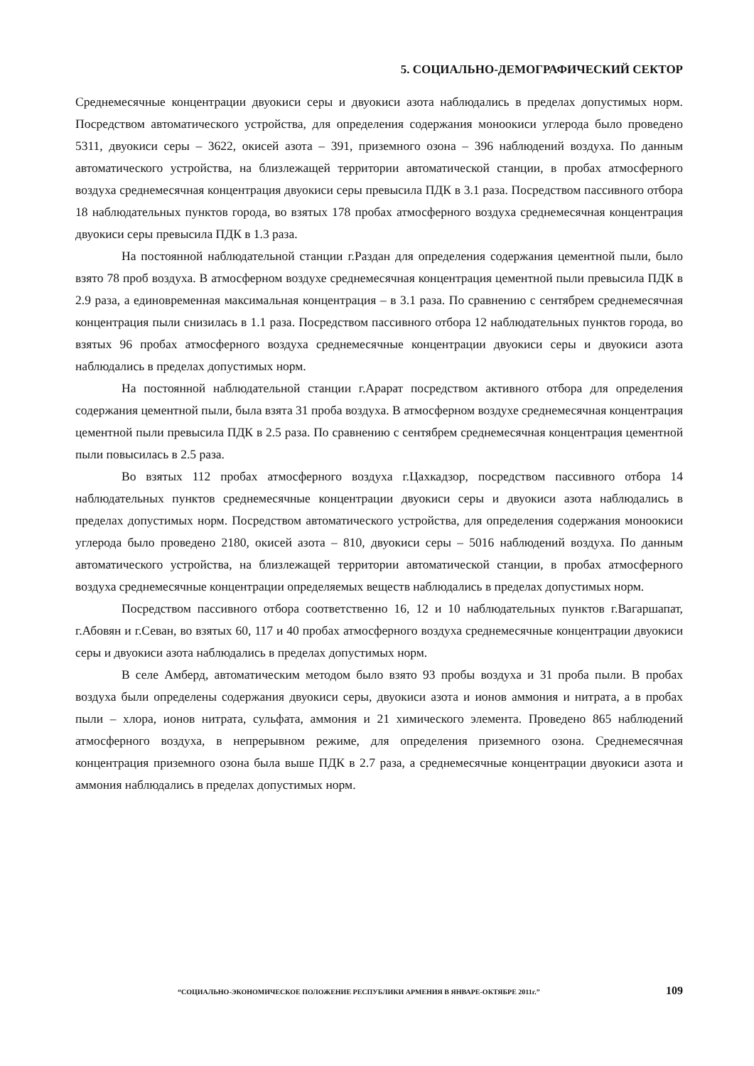5. СОЦИАЛЬНО-ДЕМОГРАФИЧЕСКИЙ СЕКТОР
Среднемесячные концентрации двуокиси серы и двуокиси азота наблюдались в пределах допустимых норм. Посредством автоматического устройства, для определения содержания моноокиси углерода было проведено 5311, двуокиси серы – 3622, окисей азота – 391, приземного озона – 396 наблюдений воздуха. По данным автоматического устройства, на близлежащей территории автоматической станции, в пробах атмосферного воздуха среднемесячная концентрация двуокиси серы превысила ПДК в 3.1 раза. Посредством пассивного отбора 18 наблюдательных пунктов города, во взятых 178 пробах атмосферного воздуха среднемесячная концентрация двуокиси серы превысила ПДК в 1.3 раза.
На постоянной наблюдательной станции г.Раздан для определения содержания цементной пыли, было взято 78 проб воздуха. В атмосферном воздухе среднемесячная концентрация цементной пыли превысила ПДК в 2.9 раза, а единовременная максимальная концентрация – в 3.1 раза. По сравнению с сентябрем среднемесячная концентрация пыли снизилась в 1.1 раза. Посредством пассивного отбора 12 наблюдательных пунктов города, во взятых 96 пробах атмосферного воздуха среднемесячные концентрации двуокиси серы и двуокиси азота наблюдались в пределах допустимых норм.
На постоянной наблюдательной станции г.Арарат посредством активного отбора для определения содержания цементной пыли, была взята 31 проба воздуха. В атмосферном воздухе среднемесячная концентрация цементной пыли превысила ПДК в 2.5 раза. По сравнению с сентябрем среднемесячная концентрация цементной пыли повысилась в 2.5 раза.
Во взятых 112 пробах атмосферного воздуха г.Цахкадзор, посредством пассивного отбора 14 наблюдательных пунктов среднемесячные концентрации двуокиси серы и двуокиси азота наблюдались в пределах допустимых норм. Посредством автоматического устройства, для определения содержания моноокиси углерода было проведено 2180, окисей азота – 810, двуокиси серы – 5016 наблюдений воздуха. По данным автоматического устройства, на близлежащей территории автоматической станции, в пробах атмосферного воздуха среднемесячные концентрации определяемых веществ наблюдались в пределах допустимых норм.
Посредством пассивного отбора соответственно 16, 12 и 10 наблюдательных пунктов г.Вагаршапат, г.Абовян и г.Севан, во взятых 60, 117 и 40 пробах атмосферного воздуха среднемесячные концентрации двуокиси серы и двуокиси азота наблюдались в пределах допустимых норм.
В селе Амберд, автоматическим методом было взято 93 пробы воздуха и 31 проба пыли. В пробах воздуха были определены содержания двуокиси серы, двуокиси азота и ионов аммония и нитрата, а в пробах пыли – хлора, ионов нитрата, сульфата, аммония и 21 химического элемента. Проведено 865 наблюдений атмосферного воздуха, в непрерывном режиме, для определения приземного озона. Среднемесячная концентрация приземного озона была выше ПДК в 2.7 раза, а среднемесячные концентрации двуокиси азота и аммония наблюдались в пределах допустимых норм.
“СОЦИАЛЬНО-ЭКОНОМИЧЕСКОЕ ПОЛОЖЕНИЕ РЕСПУБЛИКИ АРМЕНИЯ В ЯНВАРЕ-ОКТЯБРЕ 2011г.” 109